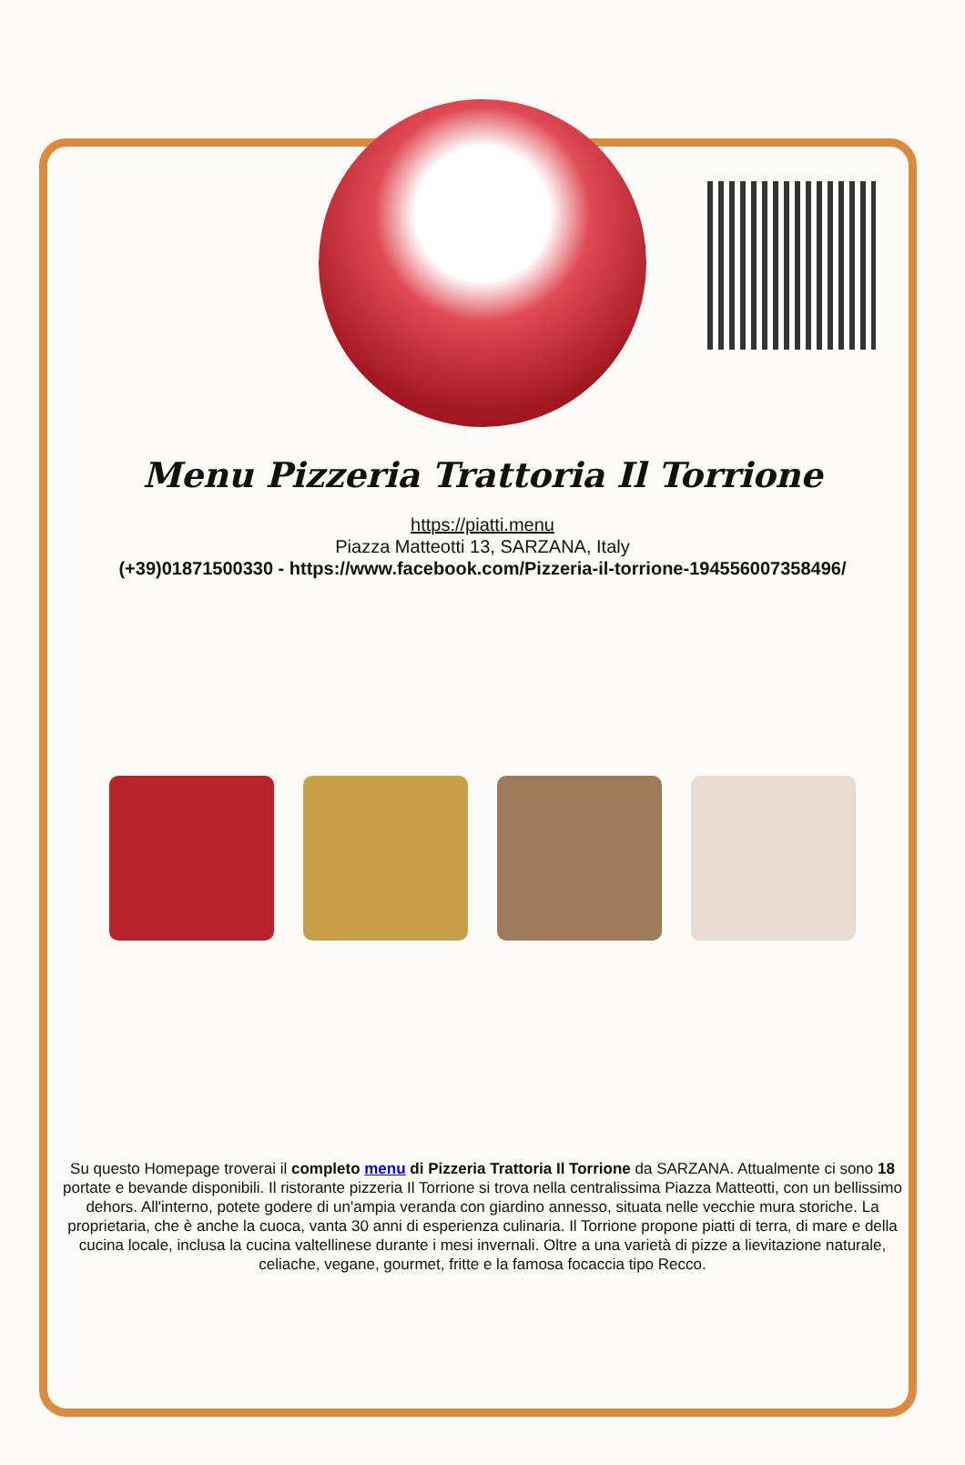Menu Pizzeria Trattoria Il Torrione
https://piatti.menu
Piazza Matteotti 13, SARZANA, Italy
(+39)01871500330 - https://www.facebook.com/Pizzeria-il-torrione-194556007358496/
Su questo Homepage troverai il completo menu di Pizzeria Trattoria Il Torrione da SARZANA. Attualmente ci sono 18 portate e bevande disponibili. Il ristorante pizzeria Il Torrione si trova nella centralissima Piazza Matteotti, con un bellissimo dehors. All'interno, potete godere di un'ampia veranda con giardino annesso, situata nelle vecchie mura storiche. La proprietaria, che è anche la cuoca, vanta 30 anni di esperienza culinaria. Il Torrione propone piatti di terra, di mare e della cucina locale, inclusa la cucina valtellinese durante i mesi invernali. Oltre a una varietà di pizze a lievitazione naturale, celiache, vegane, gourmet, fritte e la famosa focaccia tipo Recco.